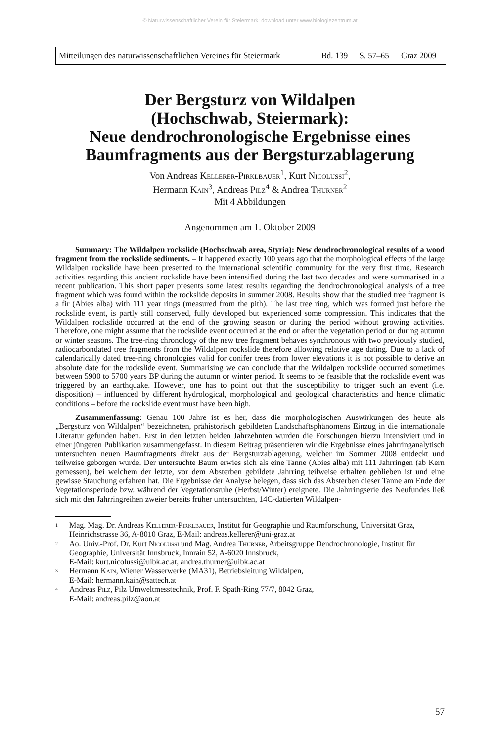© Naturwissenschaftlicher Verein für Steiermark; download unter www.biologiezentrum.at
| Mitteilungen des naturwissenschaftlichen Vereines für Steiermark | Bd. 139 | S. 57–65 | Graz 2009 |
Der Bergsturz von Wildalpen
(Hochschwab, Steiermark):
Neue dendrochronologische Ergebnisse eines
Baumfragments aus der Bergsturzablagerung
Von Andreas Kellerer-Pirklbauer<sup>1</sup>, Kurt Nicolussi<sup>2</sup>,
Hermann Kain<sup>3</sup>, Andreas Pilz<sup>4</sup> & Andrea Thurner<sup>2</sup>
Mit 4 Abbildungen
Angenommen am 1. Oktober 2009
Summary: The Wildalpen rockslide (Hochschwab area, Styria): New dendrochronological results of a wood fragment from the rockslide sediments. – It happened exactly 100 years ago that the morphological effects of the large Wildalpen rockslide have been presented to the international scientific community for the very first time. Research activities regarding this ancient rockslide have been intensified during the last two decades and were summarised in a recent publication. This short paper presents some latest results regarding the dendrochronological analysis of a tree fragment which was found within the rockslide deposits in summer 2008. Results show that the studied tree fragment is a fir (Abies alba) with 111 year rings (measured from the pith). The last tree ring, which was formed just before the rockslide event, is partly still conserved, fully developed but experienced some compression. This indicates that the Wildalpen rockslide occurred at the end of the growing season or during the period without growing activities. Therefore, one might assume that the rockslide event occurred at the end or after the vegetation period or during autumn or winter seasons. The tree-ring chronology of the new tree fragment behaves synchronous with two previously studied, radiocarbondated tree fragments from the Wildalpen rockslide therefore allowing relative age dating. Due to a lack of calendarically dated tree-ring chronologies valid for conifer trees from lower elevations it is not possible to derive an absolute date for the rockslide event. Summarising we can conclude that the Wildalpen rockslide occurred sometimes between 5900 to 5700 years BP during the autumn or winter period. It seems to be feasible that the rockslide event was triggered by an earthquake. However, one has to point out that the susceptibility to trigger such an event (i.e. disposition) – influenced by different hydrological, morphological and geological characteristics and hence climatic conditions – before the rockslide event must have been high.
Zusammenfassung: Genau 100 Jahre ist es her, dass die morphologischen Auswirkungen des heute als „Bergsturz von Wildalpen“ bezeichneten, prähistorisch gebildeten Landschaftsphänomens Einzug in die internationale Literatur gefunden haben. Erst in den letzten beiden Jahrzehnten wurden die Forschungen hierzu intensiviert und in einer jüngeren Publikation zusammengefasst. In diesem Beitrag präsentieren wir die Ergebnisse eines jahrringanalytisch untersuchten neuen Baumfragments direkt aus der Bergsturzablagerung, welcher im Sommer 2008 entdeckt und teilweise geborgen wurde. Der untersuchte Baum erwies sich als eine Tanne (Abies alba) mit 111 Jahrringen (ab Kern gemessen), bei welchem der letzte, vor dem Absterben gebildete Jahrring teilweise erhalten geblieben ist und eine gewisse Stauchung erfahren hat. Die Ergebnisse der Analyse belegen, dass sich das Absterben dieser Tanne am Ende der Vegetationsperiode bzw. während der Vegetationsruhe (Herbst/Winter) ereignete. Die Jahrringserie des Neufundes ließ sich mit den Jahrringreihen zweier bereits früher untersuchten, 14C-datierten Wildalpen-
1 Mag. Mag. Dr. Andreas Kellerer-Pirklbauer, Institut für Geographie und Raumforschung, Universität Graz, Heinrichstrasse 36, A-8010 Graz, E-Mail: andreas.kellerer@uni-graz.at
2 Ao. Univ.-Prof. Dr. Kurt Nicolussi und Mag. Andrea Thurner, Arbeitsgruppe Dendrochronologie, Institut für Geographie, Universität Innsbruck, Innrain 52, A-6020 Innsbruck,
E-Mail: kurt.nicolussi@uibk.ac.at, andrea.thurner@uibk.ac.at
3 Hermann Kain, Wiener Wasserwerke (MA31), Betriebsleitung Wildalpen,
E-Mail: hermann.kain@sattech.at
4 Andreas Pilz, Pilz Umweltmesstechnik, Prof. F. Spath-Ring 77/7, 8042 Graz,
E-Mail: andreas.pilz@aon.at
57